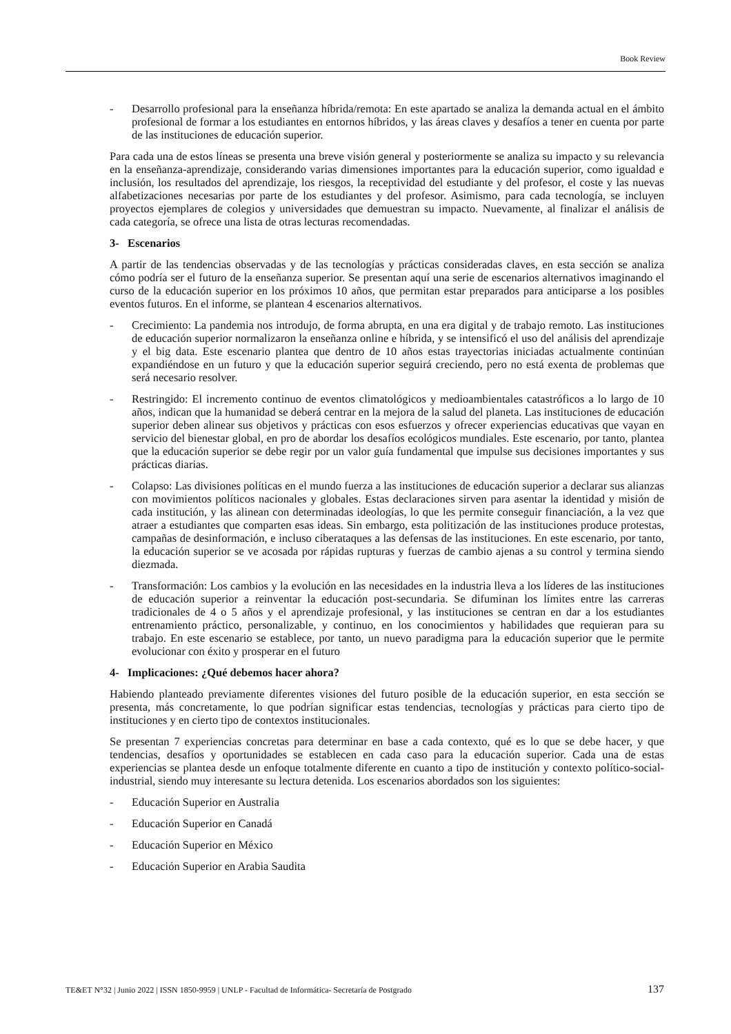Book Review
- Desarrollo profesional para la enseñanza híbrida/remota: En este apartado se analiza la demanda actual en el ámbito profesional de formar a los estudiantes en entornos híbridos, y las áreas claves y desafíos a tener en cuenta por parte de las instituciones de educación superior.
Para cada una de estos líneas se presenta una breve visión general y posteriormente se analiza su impacto y su relevancia en la enseñanza-aprendizaje, considerando varias dimensiones importantes para la educación superior, como igualdad e inclusión, los resultados del aprendizaje, los riesgos, la receptividad del estudiante y del profesor, el coste y las nuevas alfabetizaciones necesarias por parte de los estudiantes y del profesor. Asimismo, para cada tecnología, se incluyen proyectos ejemplares de colegios y universidades que demuestran su impacto. Nuevamente, al finalizar el análisis de cada categoría, se ofrece una lista de otras lecturas recomendadas.
3- Escenarios
A partir de las tendencias observadas y de las tecnologías y prácticas consideradas claves, en esta sección se analiza cómo podría ser el futuro de la enseñanza superior. Se presentan aquí una serie de escenarios alternativos imaginando el curso de la educación superior en los próximos 10 años, que permitan estar preparados para anticiparse a los posibles eventos futuros. En el informe, se plantean 4 escenarios alternativos.
- Crecimiento: La pandemia nos introdujo, de forma abrupta, en una era digital y de trabajo remoto. Las instituciones de educación superior normalizaron la enseñanza online e híbrida, y se intensificó el uso del análisis del aprendizaje y el big data. Este escenario plantea que dentro de 10 años estas trayectorias iniciadas actualmente continúan expandiéndose en un futuro y que la educación superior seguirá creciendo, pero no está exenta de problemas que será necesario resolver.
- Restringido: El incremento continuo de eventos climatológicos y medioambientales catastróficos a lo largo de 10 años, indican que la humanidad se deberá centrar en la mejora de la salud del planeta. Las instituciones de educación superior deben alinear sus objetivos y prácticas con esos esfuerzos y ofrecer experiencias educativas que vayan en servicio del bienestar global, en pro de abordar los desafíos ecológicos mundiales. Este escenario, por tanto, plantea que la educación superior se debe regir por un valor guía fundamental que impulse sus decisiones importantes y sus prácticas diarias.
- Colapso: Las divisiones políticas en el mundo fuerza a las instituciones de educación superior a declarar sus alianzas con movimientos políticos nacionales y globales. Estas declaraciones sirven para asentar la identidad y misión de cada institución, y las alinean con determinadas ideologías, lo que les permite conseguir financiación, a la vez que atraer a estudiantes que comparten esas ideas. Sin embargo, esta politización de las instituciones produce protestas, campañas de desinformación, e incluso ciberataques a las defensas de las instituciones. En este escenario, por tanto, la educación superior se ve acosada por rápidas rupturas y fuerzas de cambio ajenas a su control y termina siendo diezmada.
- Transformación: Los cambios y la evolución en las necesidades en la industria lleva a los líderes de las instituciones de educación superior a reinventar la educación post-secundaria. Se difuminan los límites entre las carreras tradicionales de 4 o 5 años y el aprendizaje profesional, y las instituciones se centran en dar a los estudiantes entrenamiento práctico, personalizable, y continuo, en los conocimientos y habilidades que requieran para su trabajo. En este escenario se establece, por tanto, un nuevo paradigma para la educación superior que le permite evolucionar con éxito y prosperar en el futuro
4- Implicaciones: ¿Qué debemos hacer ahora?
Habiendo planteado previamente diferentes visiones del futuro posible de la educación superior, en esta sección se presenta, más concretamente, lo que podrían significar estas tendencias, tecnologías y prácticas para cierto tipo de instituciones y en cierto tipo de contextos institucionales.
Se presentan 7 experiencias concretas para determinar en base a cada contexto, qué es lo que se debe hacer, y que tendencias, desafíos y oportunidades se establecen en cada caso para la educación superior. Cada una de estas experiencias se plantea desde un enfoque totalmente diferente en cuanto a tipo de institución y contexto político-social-industrial, siendo muy interesante su lectura detenida. Los escenarios abordados son los siguientes:
- Educación Superior en Australia
- Educación Superior en Canadá
- Educación Superior en México
- Educación Superior en Arabia Saudita
TE&ET N°32 | Junio 2022 | ISSN 1850-9959 | UNLP - Facultad de Informática- Secretaría de Postgrado 137